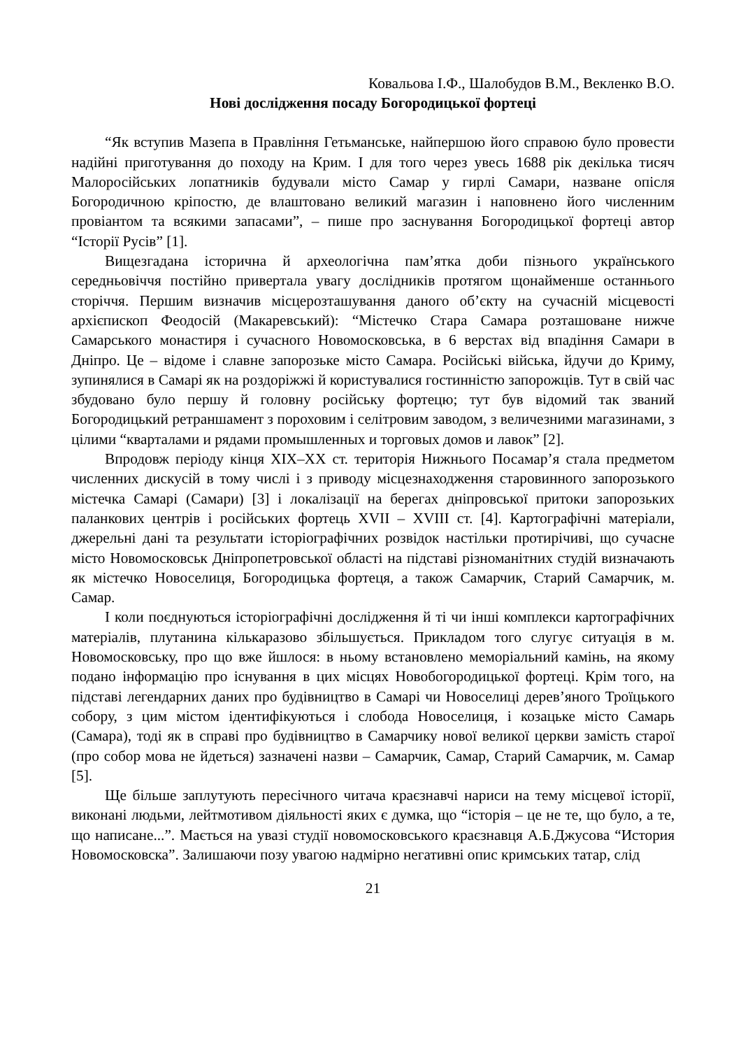Ковальова І.Ф., Шалобудов В.М., Векленко В.О.
Нові дослідження посаду Богородицької фортеці
“Як вступив Мазепа в Правління Гетьманське, найпершою його справою було провести надійні приготування до походу на Крим. І для того через увесь 1688 рік декілька тисяч Малоросійських лопатників будували місто Самар у гирлі Самари, назване опісля Богородичною кріпостю, де влаштовано великий магазин і наповнено його численним провіантом та всякими запасами”, – пише про заснування Богородицької фортеці автор “Історії Русів” [1].
Вищезгадана історична й археологічна пам’ятка доби пізнього українського середньовіччя постійно привертала увагу дослідників протягом щонайменше останнього сторіччя. Першим визначив місцерозташування даного об’єкту на сучасній місцевості архієпископ Феодосій (Макаревський): “Містечко Стара Самара розташоване нижче Самарського монастиря і сучасного Новомосковська, в 6 верстах від впадіння Самари в Дніпро. Це – відоме і славне запорозьке місто Самара. Російські війська, йдучи до Криму, зупинялися в Самарі як на роздоріжжі й користувалися гостинністю запорожців. Тут в свій час збудовано було першу й головну російську фортецю; тут був відомий так званий Богородицький ретраншамент з пороховим і селітровим заводом, з величезними магазинами, з цілими “кварталами и рядами промышленных и торговых домов и лавок” [2].
Впродовж періоду кінця XIX–XX ст. територія Нижнього Посамар’я стала предметом численних дискусій в тому числі і з приводу місцезнаходження старовинного запорозького містечка Самарі (Самари) [3] і локалізації на берегах дніпровської притоки запорозьких паланкових центрів і російських фортець XVII – XVIII ст. [4]. Картографічні матеріали, джерельні дані та результати історіографічних розвідок настільки протирічиві, що сучасне місто Новомосковськ Дніпропетровської області на підставі різноманітних студій визначають як містечко Новоселиця, Богородицька фортеця, а також Самарчик, Старий Самарчик, м. Самар.
І коли поєднуються історіографічні дослідження й ті чи інші комплекси картографічних матеріалів, плутанина кількаразово збільшується. Прикладом того слугує ситуація в м. Новомосковську, про що вже йшлося: в ньому встановлено меморіальний камінь, на якому подано інформацію про існування в цих місцях Новобогородицької фортеці. Крім того, на підставі легендарних даних про будівництво в Самарі чи Новоселиці дерев’яного Троїцького собору, з цим містом ідентифікуються і слобода Новоселиця, і козацьке місто Самарь (Самара), тоді як в справі про будівництво в Самарчику нової великої церкви замість старої (про собор мова не йдеться) зазначені назви – Самарчик, Самар, Старий Самарчик, м. Самар [5].
Ще більше заплутують пересічного читача краєзнавчі нариси на тему місцевої історії, виконані людьми, лейтмотивом діяльності яких є думка, що “історія – це не те, що було, а те, що написане...”. Мається на увазі студії новомосковського краєзнавця А.Б.Джусова “История Новомосковска”. Залишаючи позу увагою надмірно негативні опис кримських татар, слід
21